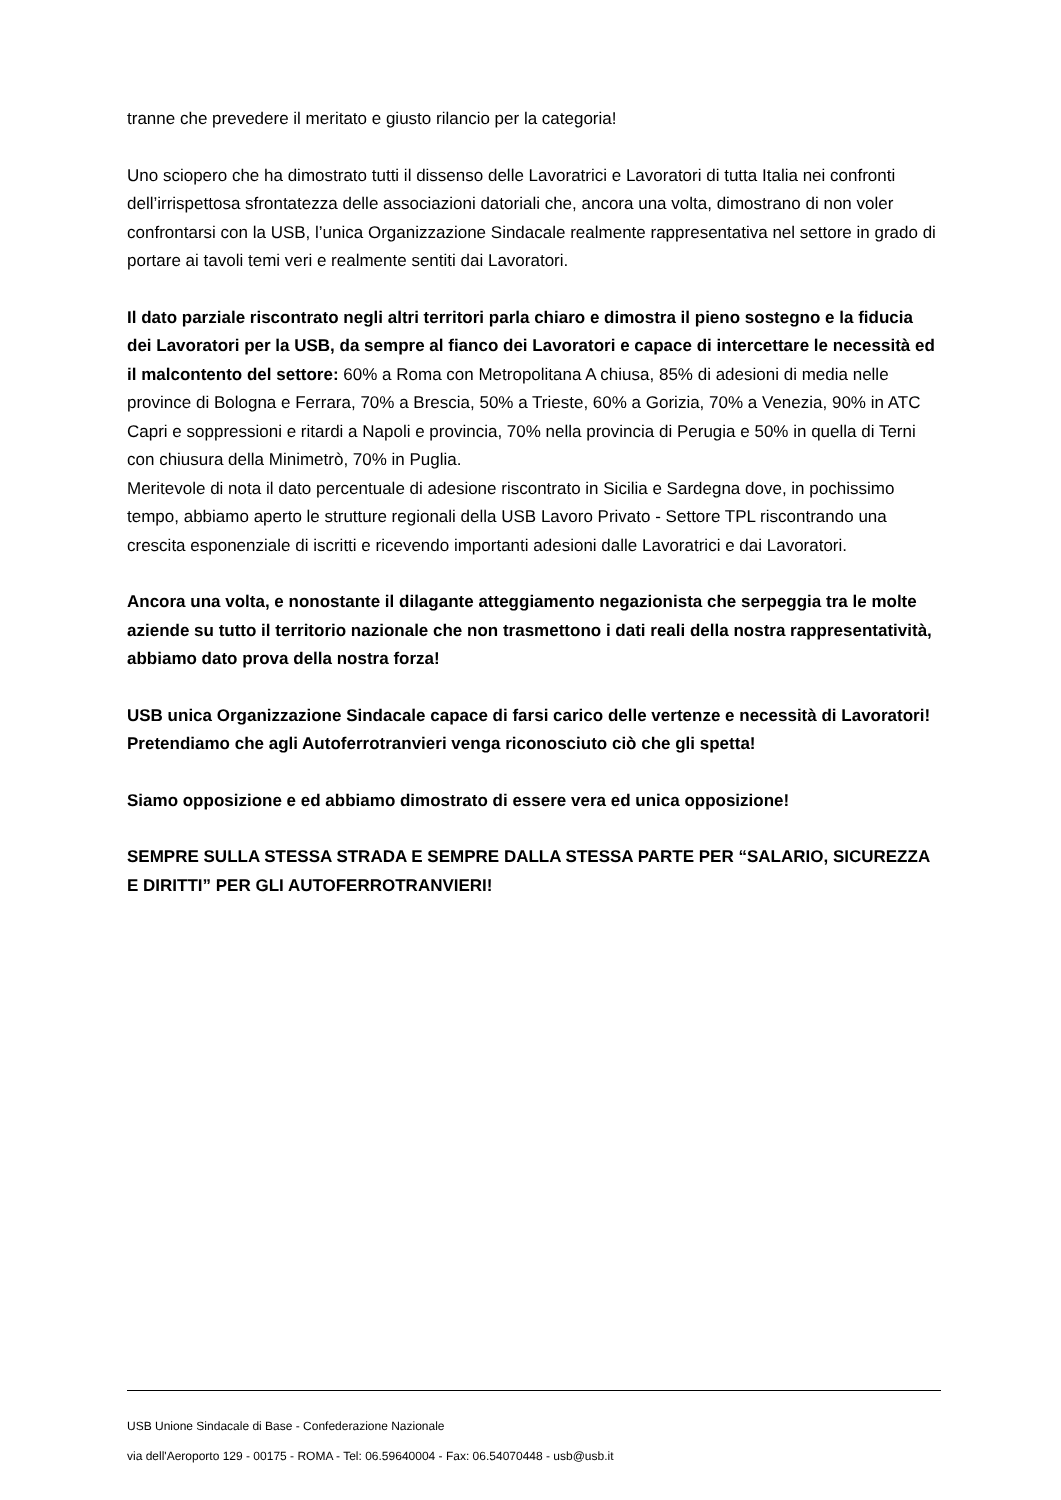tranne che prevedere il meritato e giusto rilancio per la categoria!
Uno sciopero che ha dimostrato tutti il dissenso delle Lavoratrici e Lavoratori di tutta Italia nei confronti dell’irrispettosa sfrontatezza delle associazioni datoriali che, ancora una volta, dimostrano di non voler confrontarsi con la USB, l’unica Organizzazione Sindacale realmente rappresentativa nel settore in grado di portare ai tavoli temi veri e realmente sentiti dai Lavoratori.
Il dato parziale riscontrato negli altri territori parla chiaro e dimostra il pieno sostegno e la fiducia dei Lavoratori per la USB, da sempre al fianco dei Lavoratori e capace di intercettare le necessità ed il malcontento del settore: 60% a Roma con Metropolitana A chiusa, 85% di adesioni di media nelle province di Bologna e Ferrara, 70% a Brescia, 50% a Trieste, 60% a Gorizia, 70% a Venezia, 90% in ATC Capri e soppressioni e ritardi a Napoli e provincia, 70% nella provincia di Perugia e 50% in quella di Terni con chiusura della Minimetrò, 70% in Puglia.
Meritevole di nota il dato percentuale di adesione riscontrato in Sicilia e Sardegna dove, in pochissimo tempo, abbiamo aperto le strutture regionali della USB Lavoro Privato - Settore TPL riscontrando una crescita esponenziale di iscritti e ricevendo importanti adesioni dalle Lavoratrici e dai Lavoratori.
Ancora una volta, e nonostante il dilagante atteggiamento negazionista che serpeggia tra le molte aziende su tutto il territorio nazionale che non trasmettono i dati reali della nostra rappresentatività, abbiamo dato prova della nostra forza!
USB unica Organizzazione Sindacale capace di farsi carico delle vertenze e necessità di Lavoratori!
Pretendiamo che agli Autoferrotranvieri venga riconosciuto ciò che gli spetta!
Siamo opposizione e ed abbiamo dimostrato di essere vera ed unica opposizione!
SEMPRE SULLA STESSA STRADA E SEMPRE DALLA STESSA PARTE PER “SALARIO, SICUREZZA E DIRITTI” PER GLI AUTOFERROTRANVIERI!
USB Unione Sindacale di Base - Confederazione Nazionale
via dell'Aeroporto 129 - 00175 - ROMA - Tel: 06.59640004 - Fax: 06.54070448 - usb@usb.it